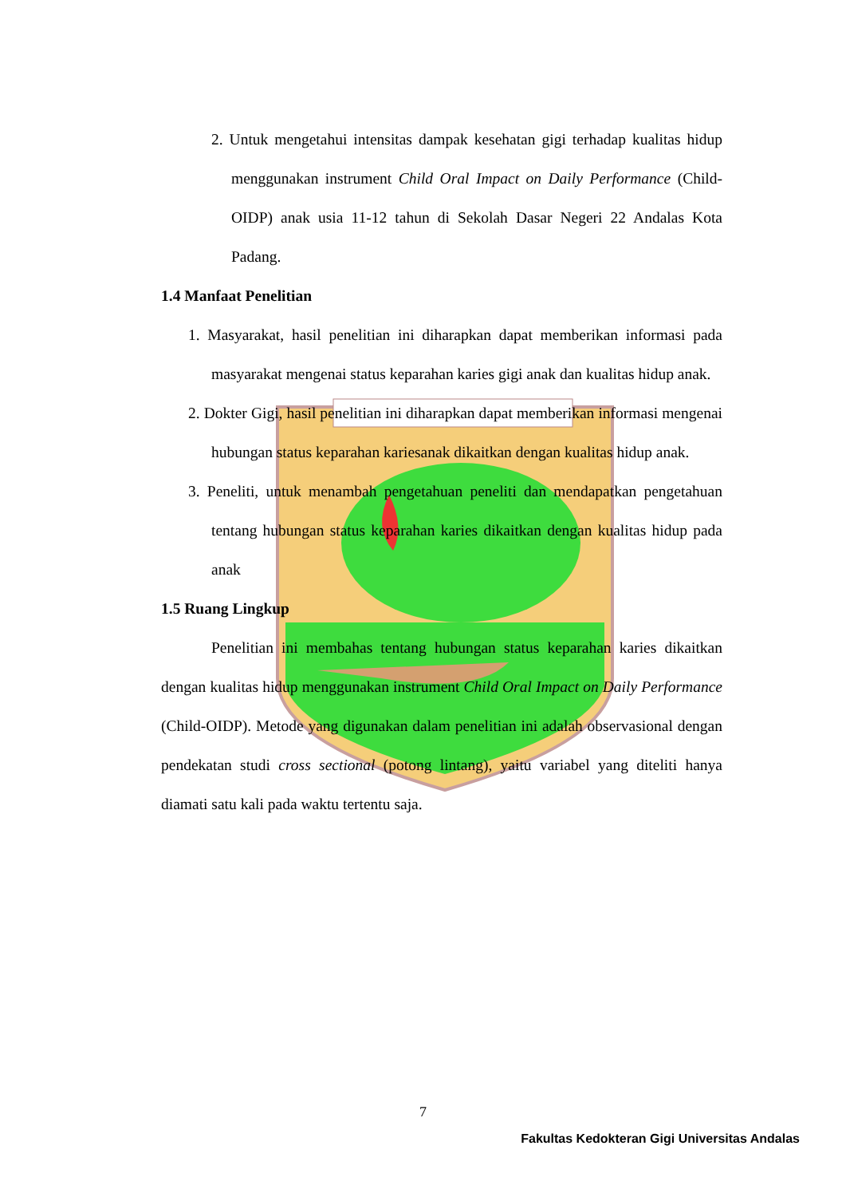2. Untuk mengetahui intensitas dampak kesehatan gigi terhadap kualitas hidup menggunakan instrument Child Oral Impact on Daily Performance (Child-OIDP) anak usia 11-12 tahun di Sekolah Dasar Negeri 22 Andalas Kota Padang.
1.4 Manfaat Penelitian
1. Masyarakat, hasil penelitian ini diharapkan dapat memberikan informasi pada masyarakat mengenai status keparahan karies gigi anak dan kualitas hidup anak.
2. Dokter Gigi, hasil penelitian ini diharapkan dapat memberikan informasi mengenai hubungan status keparahan kariesanak dikaitkan dengan kualitas hidup anak.
3. Peneliti, untuk menambah pengetahuan peneliti dan mendapatkan pengetahuan tentang hubungan status keparahan karies dikaitkan dengan kualitas hidup pada anak
1.5 Ruang Lingkup
Penelitian ini membahas tentang hubungan status keparahan karies dikaitkan dengan kualitas hidup menggunakan instrument Child Oral Impact on Daily Performance (Child-OIDP). Metode yang digunakan dalam penelitian ini adalah observasional dengan pendekatan studi cross sectional (potong lintang), yaitu variabel yang diteliti hanya diamati satu kali pada waktu tertentu saja.
7
Fakultas Kedokteran Gigi Universitas Andalas